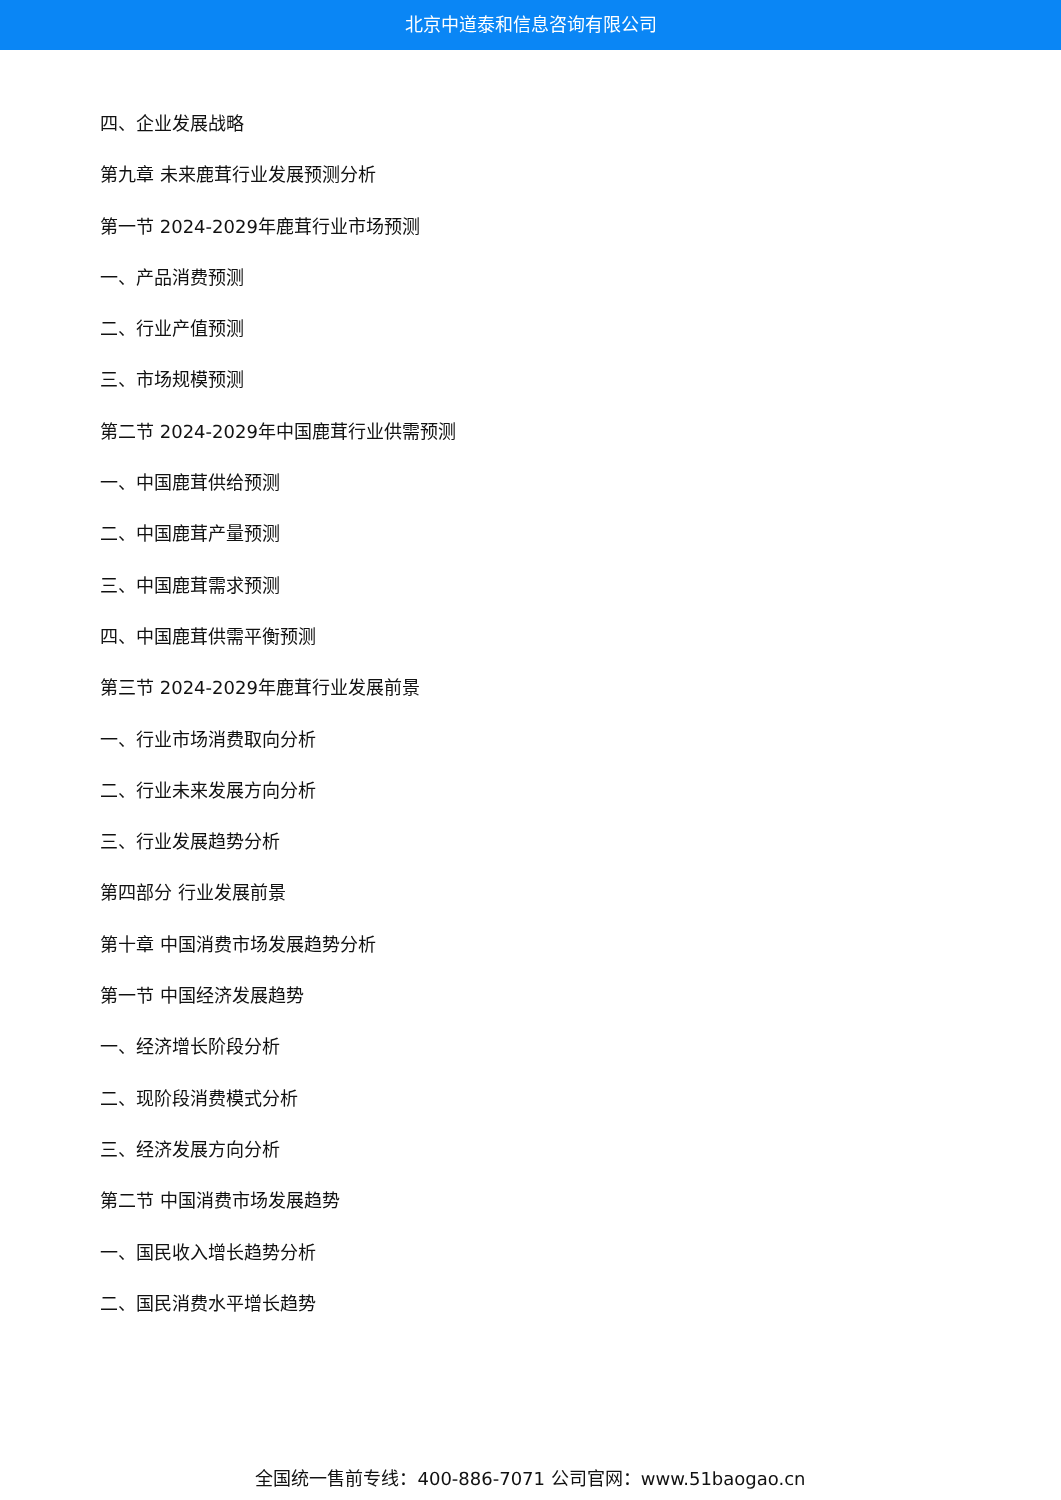北京中道泰和信息咨询有限公司
四、企业发展战略
第九章 未来鹿茸行业发展预测分析
第一节 2024-2029年鹿茸行业市场预测
一、产品消费预测
二、行业产值预测
三、市场规模预测
第二节 2024-2029年中国鹿茸行业供需预测
一、中国鹿茸供给预测
二、中国鹿茸产量预测
三、中国鹿茸需求预测
四、中国鹿茸供需平衡预测
第三节 2024-2029年鹿茸行业发展前景
一、行业市场消费取向分析
二、行业未来发展方向分析
三、行业发展趋势分析
第四部分 行业发展前景
第十章 中国消费市场发展趋势分析
第一节 中国经济发展趋势
一、经济增长阶段分析
二、现阶段消费模式分析
三、经济发展方向分析
第二节 中国消费市场发展趋势
一、国民收入增长趋势分析
二、国民消费水平增长趋势
全国统一售前专线：400-886-7071 公司官网：www.51baogao.cn